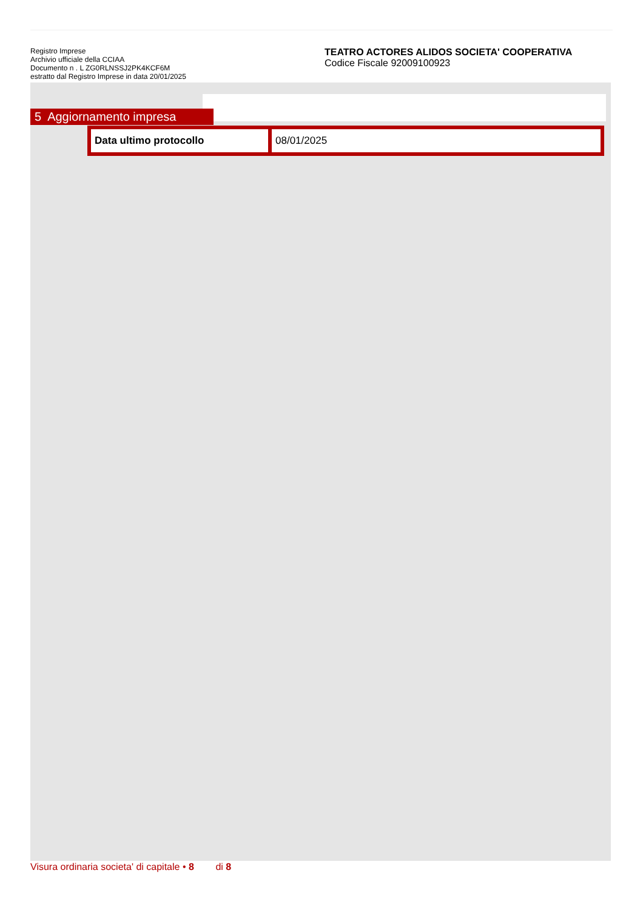Registro Imprese
Archivio ufficiale della CCIAA
Documento n . L ZG0RLNSSJ2PK4KCF6M
estratto dal Registro Imprese in data 20/01/2025
TEATRO ACTORES ALIDOS SOCIETA' COOPERATIVA
Codice Fiscale 92009100923
5 Aggiornamento impresa
| Data ultimo protocollo | 08/01/2025 |
Visura ordinaria societa' di capitale • 8 di 8